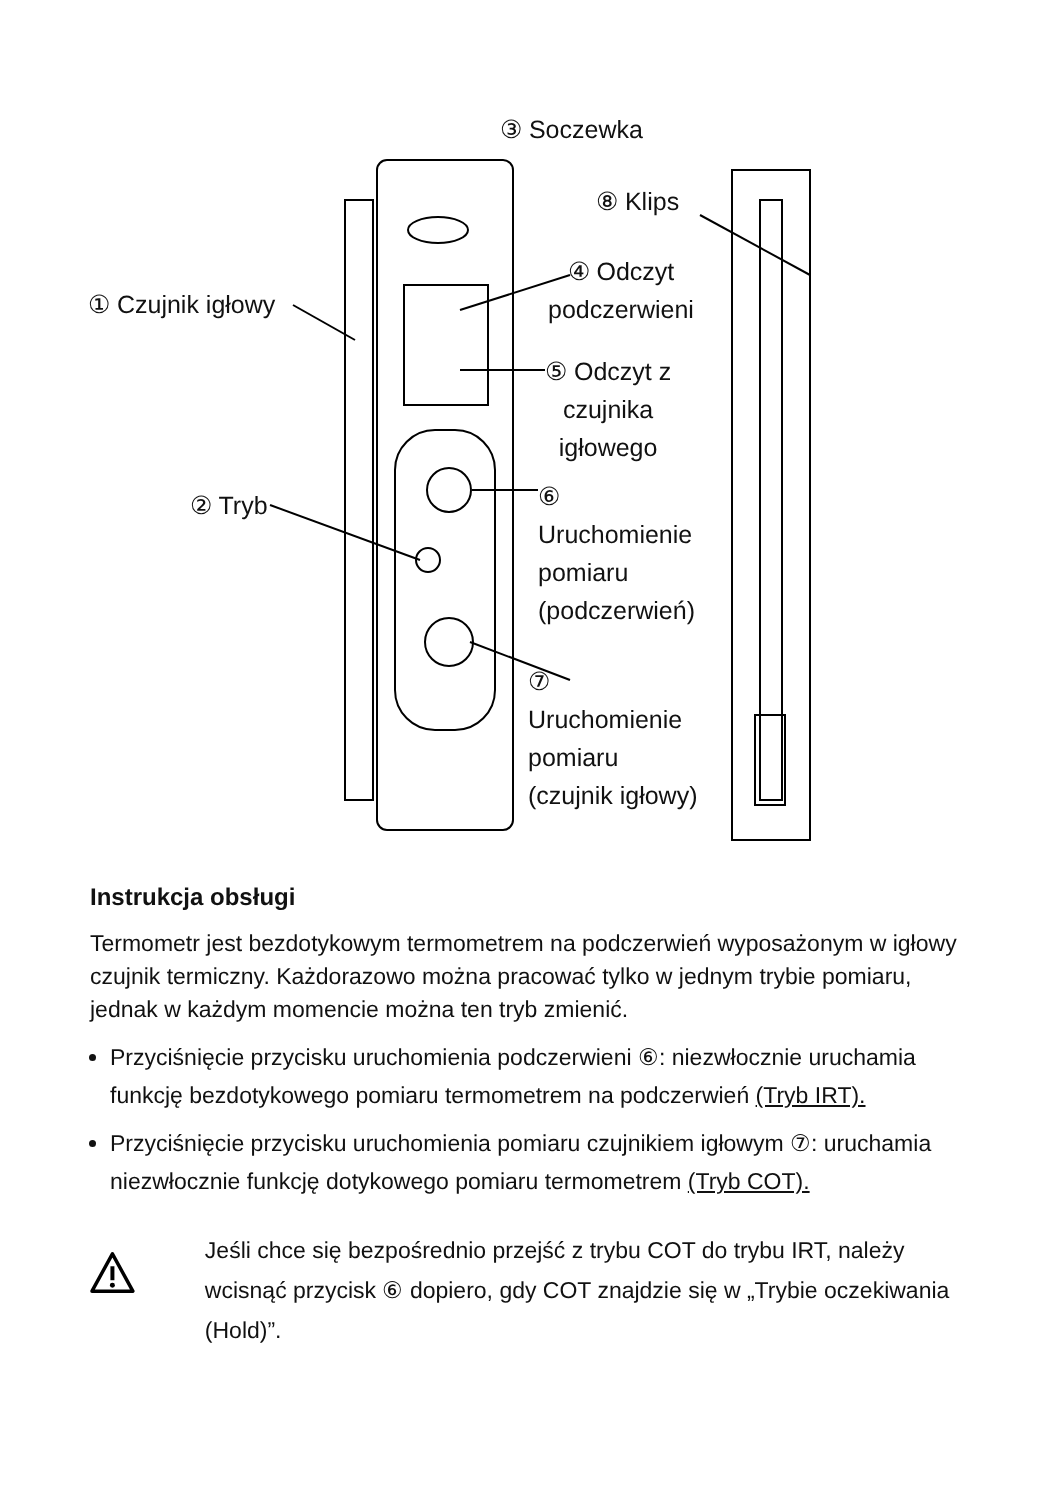③ Soczewka
⑧ Klips
① Czujnik igłowy
④ Odczyt
podczerwieni
⑤ Odczyt z
czujnika
igłowego
② Tryb
⑥
Uruchomienie
pomiaru
(podczerwień)
⑦
Uruchomienie
pomiaru
(czujnik igłowy)
Instrukcja obsługi
Termometr jest bezdotykowym termometrem na podczerwień wyposażonym w igłowy czujnik termiczny. Każdorazowo można pracować tylko w jednym trybie pomiaru, jednak w każdym momencie można ten tryb zmienić.
Przyciśnięcie przycisku uruchomienia podczerwieni ⑥: niezwłocznie uruchamia funkcję bezdotykowego pomiaru termometrem na podczerwień (Tryb IRT).
Przyciśnięcie przycisku uruchomienia pomiaru czujnikiem igłowym ⑦: uruchamia niezwłocznie funkcję dotykowego pomiaru termometrem (Tryb COT).
Jeśli chce się bezpośrednio przejść z trybu COT do trybu IRT, należy wcisnąć przycisk ⑥ dopiero, gdy COT znajdzie się w „Trybie oczekiwania (Hold)”.